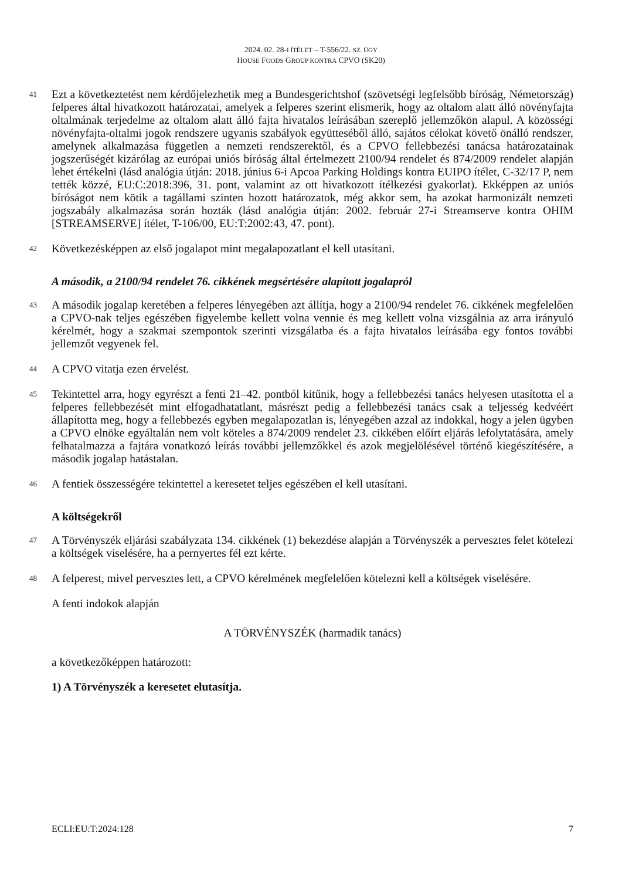2024. 02. 28-I ÍTÉLET – T-556/22. SZ. ÜGY
HOUSE FOODS GROUP KONTRA CPVO (SK20)
41
Ezt a következtetést nem kérdőjelezhetik meg a Bundesgerichtshof (szövetségi legfelsőbb bíróság, Németország) felperes által hivatkozott határozatai, amelyek a felperes szerint elismerik, hogy az oltalom alatt álló növényfajta oltalmának terjedelme az oltalom alatt álló fajta hivatalos leírásában szereplő jellemzőkön alapul. A közösségi növényfajta-oltalmi jogok rendszere ugyanis szabályok együtteséből álló, sajátos célokat követő önálló rendszer, amelynek alkalmazása független a nemzeti rendszerektől, és a CPVO fellebbezési tanácsa határozatainak jogszerűségét kizárólag az európai uniós bíróság által értelmezett 2100/94 rendelet és 874/2009 rendelet alapján lehet értékelni (lásd analógia útján: 2018. június 6-i Apcoa Parking Holdings kontra EUIPO ítélet, C-32/17 P, nem tették közzé, EU:C:2018:396, 31. pont, valamint az ott hivatkozott ítélkezési gyakorlat). Ekképpen az uniós bíróságot nem kötik a tagállami szinten hozott határozatok, még akkor sem, ha azokat harmonizált nemzeti jogszabály alkalmazása során hozták (lásd analógia útján: 2002. február 27-i Streamserve kontra OHIM [STREAMSERVE] ítélet, T-106/00, EU:T:2002:43, 47. pont).
42
Következésképpen az első jogalapot mint megalapozatlant el kell utasítani.
A második, a 2100/94 rendelet 76. cikkének megsértésére alapított jogalapról
43
A második jogalap keretében a felperes lényegében azt állítja, hogy a 2100/94 rendelet 76. cikkének megfelelően a CPVO-nak teljes egészében figyelembe kellett volna vennie és meg kellett volna vizsgálnia az arra irányuló kérelmét, hogy a szakmai szempontok szerinti vizsgálatba és a fajta hivatalos leírásába egy fontos további jellemzőt vegyenek fel.
44
A CPVO vitatja ezen érvelést.
45
Tekintettel arra, hogy egyrészt a fenti 21–42. pontból kitűnik, hogy a fellebbezési tanács helyesen utasította el a felperes fellebbezését mint elfogadhatatlant, másrészt pedig a fellebbezési tanács csak a teljesség kedvéért állapította meg, hogy a fellebbezés egyben megalapozatlan is, lényegében azzal az indokkal, hogy a jelen ügyben a CPVO elnöke egyáltalán nem volt köteles a 874/2009 rendelet 23. cikkében előírt eljárás lefolytatására, amely felhatalmazza a fajtára vonatkozó leírás további jellemzőkkel és azok megjelölésével történő kiegészítésére, a második jogalap hatástalan.
46
A fentiek összességére tekintettel a keresetet teljes egészében el kell utasítani.
A költségekről
47
A Törvényszék eljárási szabályzata 134. cikkének (1) bekezdése alapján a Törvényszék a pervesztes felet kötelezi a költségek viselésére, ha a pernyertes fél ezt kérte.
48
A felperest, mivel pervesztes lett, a CPVO kérelmének megfelelően kötelezni kell a költségek viselésére.
A fenti indokok alapján
A TÖRVÉNYSZÉK (harmadik tanács)
a következőképpen határozott:
1) A Törvényszék a keresetet elutasítja.
ECLI:EU:T:2024:128 7